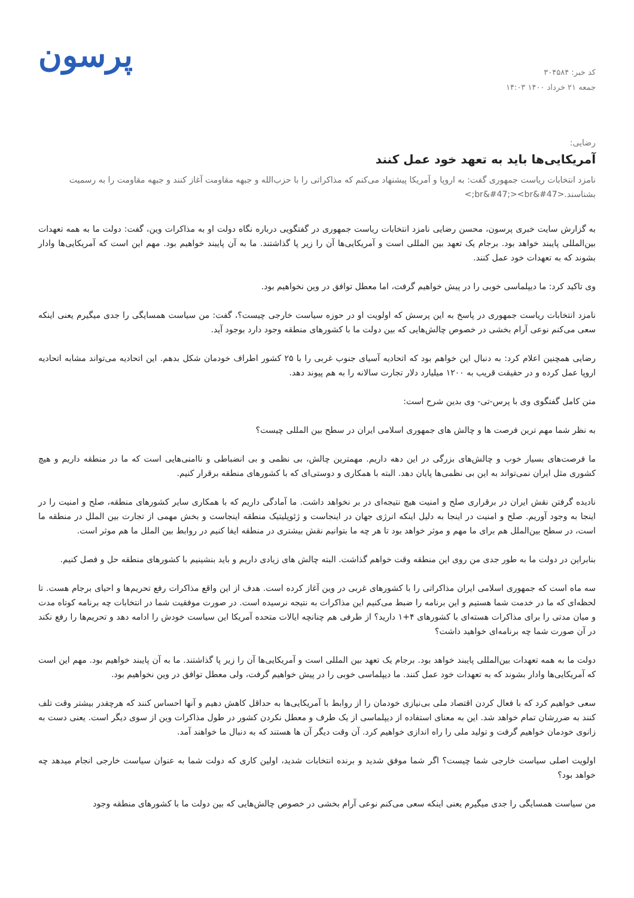کد خبر: ۳۰۴۵۸۴
جمعه ۲۱ خرداد ۱۴۰۰ ۱۴:۰۳
پرسون
رضایی:
آمریکایی‌ها باید به تعهد خود عمل کنند
نامزد انتخابات ریاست جمهوری گفت: به اروپا و آمریکا پیشنهاد می‌کنم که مذاکراتی را با حزب‌الله و جبهه مقاومت آغاز کنند و جبهه مقاومت را به رسمیت بشناسند.<br&#47;><br&#47;>
به گزارش سایت خبری پرسون، محسن رضایی نامزد انتخابات ریاست جمهوری در گفتگویی درباره نگاه دولت او به مذاکرات وین، گفت: دولت ما به همه تعهدات بین‌المللی پایبند خواهد بود. برجام یک تعهد بین المللی است و آمریکایی‌ها آن را زیر پا گذاشتند. ما به آن پایبند خواهیم بود. مهم این است که آمریکایی‌ها وادار بشوند که به تعهدات خود عمل کنند.
وی تاکید کرد: ما دیپلماسی خوبی را در پیش خواهیم گرفت، اما معطل توافق در وین نخواهیم بود.
نامزد انتخابات ریاست جمهوری در پاسخ به این پرسش که اولویت او در حوزه سیاست خارجی چیست؟، گفت: من سیاست همسایگی را جدی میگیرم یعنی اینکه سعی می‌کنم نوعی آرام بخشی در خصوص چالش‌هایی که بین دولت ما با کشورهای منطقه وجود دارد بوجود آید.
رضایی همچنین اعلام کرد: به دنبال این خواهم بود که اتحادیه آسیای جنوب غربی را با ۲۵ کشور اطراف خودمان شکل بدهم. این اتحادیه می‌تواند مشابه اتحادیه اروپا عمل کرده و در حقیقت قریب به ۱۲۰۰ میلیارد دلار تجارت سالانه را به هم پیوند دهد.
متن کامل گفتگوی وی با پرس-تی- وی بدین شرح است:
به نظر شما مهم ترین فرصت ها و چالش های جمهوری اسلامی ایران در سطح بین المللی چیست؟
ما فرصت‌های بسیار خوب و چالش‌های بزرگی در این دهه داریم. مهمترین چالش، بی نظمی و بی انضباطی و ناامنی‌هایی است که ما در منطقه داریم و هیچ کشوری مثل ایران نمی‌تواند به این بی نظمی‌ها پایان دهد. البته با همکاری و دوستی‌ای که با کشورهای منطقه برقرار کنیم.
نادیده گرفتن نقش ایران در برقراری صلح و امنیت هیچ نتیجه‌ای در بر نخواهد داشت. ما آمادگی داریم که با همکاری سایر کشورهای منطقه، صلح و امنیت را در اینجا به وجود آوریم. صلح و امنیت در اینجا به دلیل اینکه انرژی جهان در اینجاست و ژئوپلیتیک منطقه اینجاست و بخش مهمی از تجارت بین الملل در منطقه ما است، در سطح بین‌الملل هم برای ما مهم و موثر خواهد بود تا هر چه ما بتوانیم نقش بیشتری در منطقه ایفا کنیم در روابط بین الملل ما هم موثر است.
بنابراین در دولت ما به طور جدی من روی این منطقه وقت خواهم گذاشت. البته چالش های زیادی داریم و باید بنشینیم با کشورهای منطقه حل و فصل کنیم.
سه ماه است که جمهوری اسلامی ایران مذاکراتی را با کشورهای غربی در وین آغاز کرده است. هدف از این واقع مذاکرات رفع تحریم‌ها و احیای برجام هست. تا لحظه‌ای که ما در خدمت شما هستیم و این برنامه را ضبط می‌کنیم این مذاکرات به نتیجه نرسیده است. در صورت موفقیت شما در انتخابات چه برنامه کوتاه مدت و میان مدتی را برای مذاکرات هسته‌ای با کشورهای ۴+۱ دارید؟ از طرفی هم چنانچه ایالات متحده آمریکا این سیاست خودش را ادامه دهد و تحریم‌ها را رفع نکند در آن صورت شما چه برنامه‌ای خواهید داشت؟
دولت ما به همه تعهدات بین‌المللی پایبند خواهد بود. برجام یک تعهد بین المللی است و آمریکایی‌ها آن را زیر پا گذاشتند. ما به آن پایبند خواهیم بود. مهم این است که آمریکایی‌ها وادار بشوند که به تعهدات خود عمل کنند. ما دیپلماسی خوبی را در پیش خواهیم گرفت، ولی معطل توافق در وین نخواهیم بود.
سعی خواهیم کرد که با فعال کردن اقتصاد ملی بی‌نیازی خودمان را از روابط با آمریکایی‌ها به حداقل کاهش دهیم و آنها احساس کنند که هرچقدر بیشتر وقت تلف کنند به ضررشان تمام خواهد شد. این به معنای استفاده از دیپلماسی از یک طرف و معطل نکردن کشور در طول مذاکرات وین از سوی دیگر است. یعنی دست به زانوی خودمان خواهیم گرفت و تولید ملی را راه اندازی خواهیم کرد. آن وقت دیگر آن ها هستند که به دنبال ما خواهند آمد.
اولویت اصلی سیاست خارجی شما چیست؟ اگر شما موفق شدید و برنده انتخابات شدید، اولین کاری که دولت شما به عنوان سیاست خارجی انجام میدهد چه خواهد بود؟
من سیاست همسایگی را جدی میگیرم یعنی اینکه سعی می‌کنم نوعی آرام بخشی در خصوص چالش‌هایی که بین دولت ما با کشورهای منطقه وجود